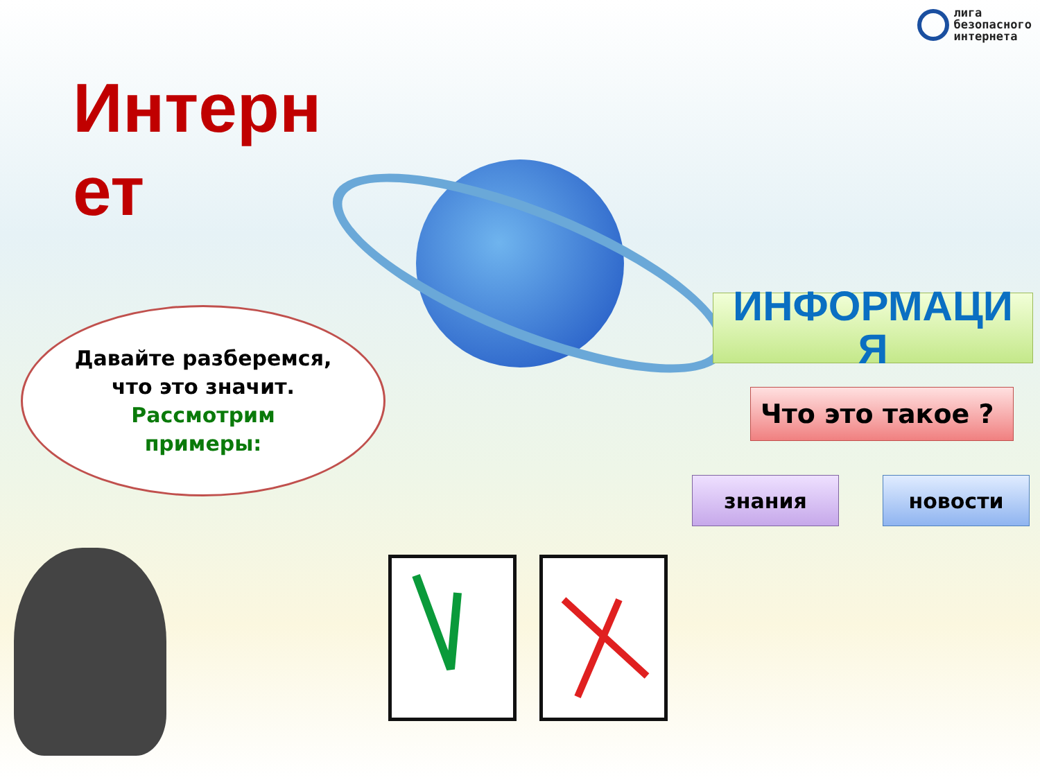лига
безопасного
интернета
Интернет
Давайте разберемся,
что это значит.
Рассмотрим
примеры:
ИНФОРМАЦИ
Я
Что это такое ?
знания новости